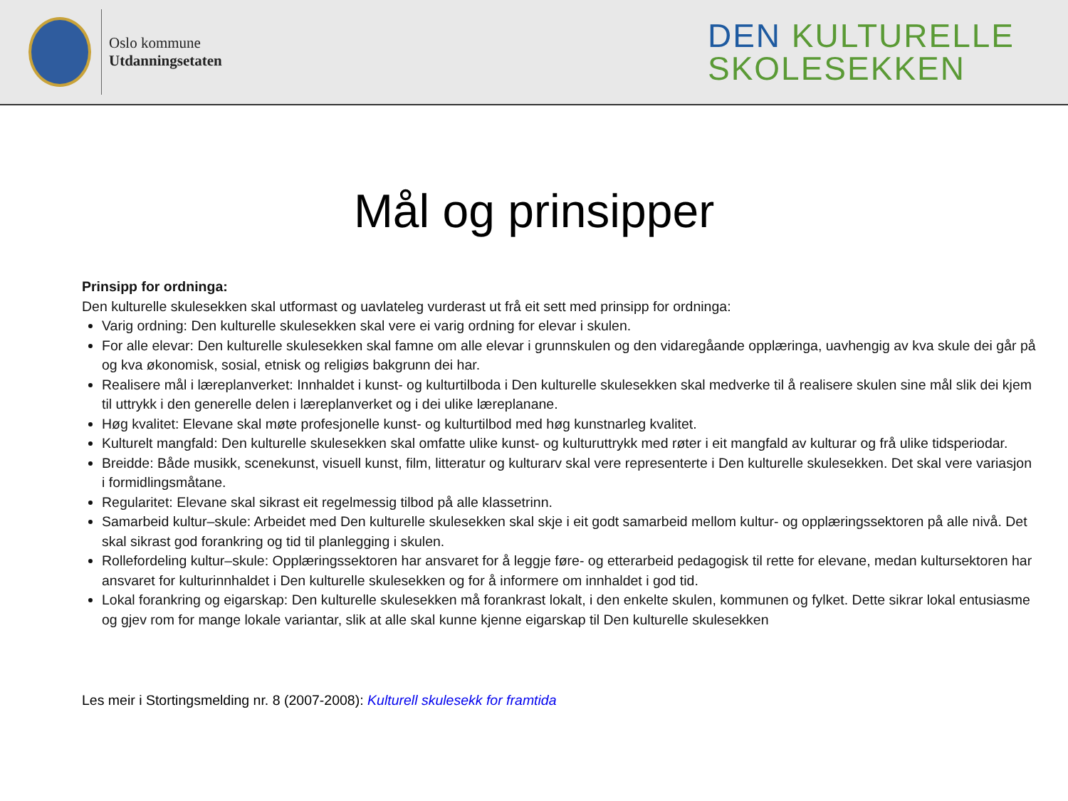Oslo kommune
Utdanningsetaten
DEN KULTURELLE
SKOLESEKKEN
Mål og prinsipper
Prinsipp for ordninga:
Den kulturelle skulesekken skal utformast og uavlateleg vurderast ut frå eit sett med prinsipp for ordninga:
Varig ordning: Den kulturelle skulesekken skal vere ei varig ordning for elevar i skulen.
For alle elevar: Den kulturelle skulesekken skal famne om alle elevar i grunnskulen og den vidaregåande opplæringa, uavhengig av kva skule dei går på og kva økonomisk, sosial, etnisk og religiøs bakgrunn dei har.
Realisere mål i læreplanverket: Innhaldet i kunst- og kulturtilboda i Den kulturelle skulesekken skal medverke til å realisere skulen sine mål slik dei kjem til uttrykk i den generelle delen i læreplanverket og i dei ulike læreplanane.
Høg kvalitet: Elevane skal møte profesjonelle kunst- og kulturtilbod med høg kunstnarleg kvalitet.
Kulturelt mangfald: Den kulturelle skulesekken skal omfatte ulike kunst- og kulturuttrykk med røter i eit mangfald av kulturar og frå ulike tidsperiodar.
Breidde: Både musikk, scenekunst, visuell kunst, film, litteratur og kulturarv skal vere representerte i Den kulturelle skulesekken. Det skal vere variasjon i formidlingsmåtane.
Regularitet: Elevane skal sikrast eit regelmessig tilbod på alle klassetrinn.
Samarbeid kultur–skule: Arbeidet med Den kulturelle skulesekken skal skje i eit godt samarbeid mellom kultur- og opplæringssektoren på alle nivå. Det skal sikrast god forankring og tid til planlegging i skulen.
Rollefordeling kultur–skule: Opplæringssektoren har ansvaret for å leggje føre- og etterarbeid pedagogisk til rette for elevane, medan kultursektoren har ansvaret for kulturinnhaldet i Den kulturelle skulesekken og for å informere om innhaldet i god tid.
Lokal forankring og eigarskap: Den kulturelle skulesekken må forankrast lokalt, i den enkelte skulen, kommunen og fylket. Dette sikrar lokal entusiasme og gjev rom for mange lokale variantar, slik at alle skal kunne kjenne eigarskap til Den kulturelle skulesekken
Les meir i Stortingsmelding nr. 8 (2007-2008): Kulturell skulesekk for framtida